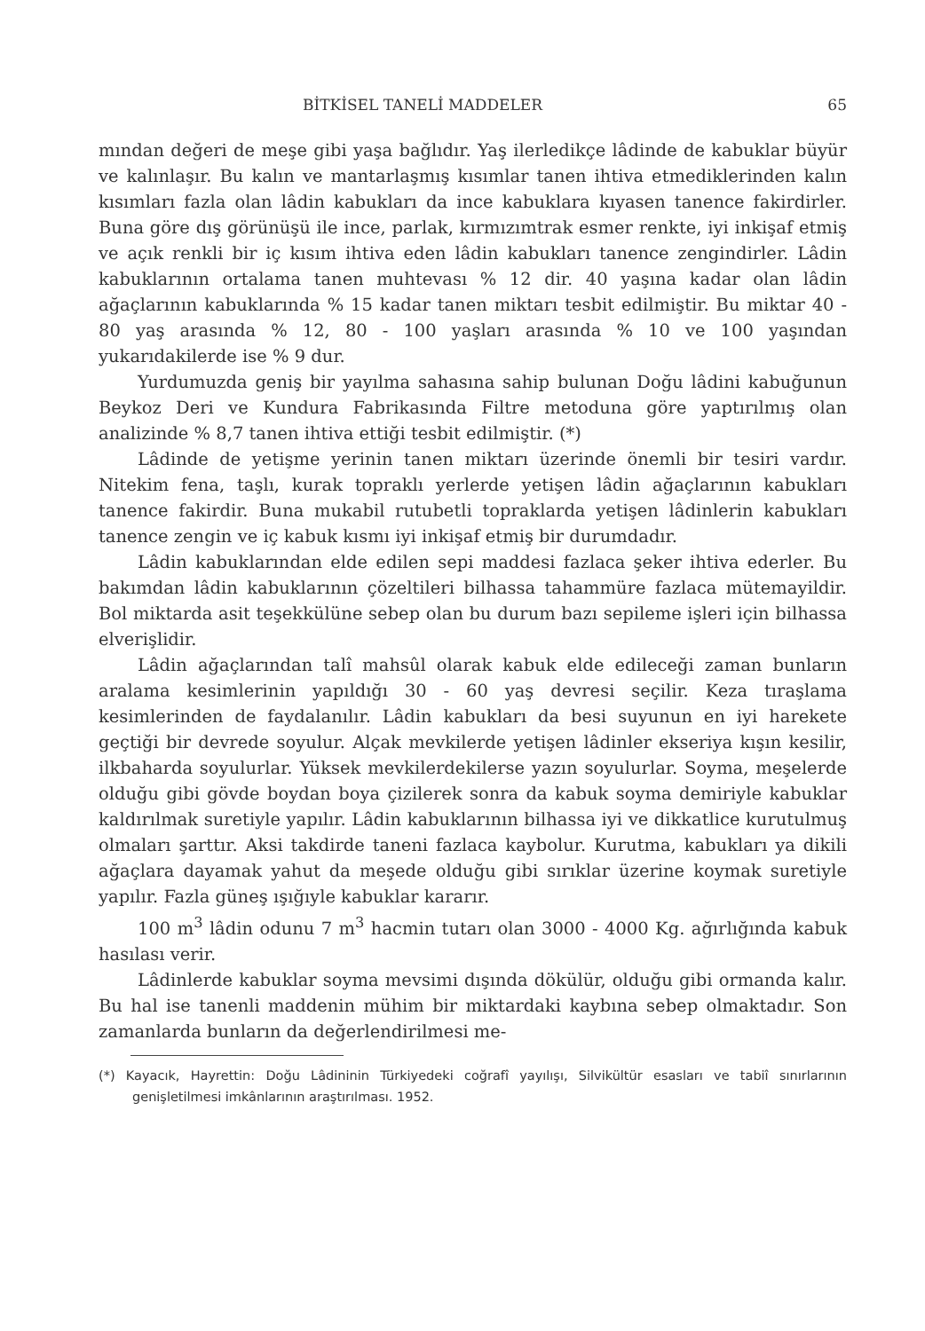BİTKİSEL TANELİ MADDELER 65
mından değeri de meşe gibi yaşa bağlıdır. Yaş ilerledikçe lâdinde de kabuklar büyür ve kalınlaşır. Bu kalın ve mantarlaşmış kısımlar tanen ihtiva etmediklerinden kalın kısımları fazla olan lâdin kabukları da ince kabuklara kıyasen tanence fakirdirler. Buna göre dış görünüşü ile ince, parlak, kırmızımtrak esmer renkte, iyi inkişaf etmiş ve açık renkli bir iç kısım ihtiva eden lâdin kabukları tanence zengindirler. Lâdin kabuklarının ortalama tanen muhtevası % 12 dir. 40 yaşına kadar olan lâdin ağaçlarının kabuklarında % 15 kadar tanen miktarı tesbit edilmiştir. Bu miktar 40 - 80 yaş arasında % 12, 80 - 100 yaşları arasında % 10 ve 100 yaşından yukarıdakilerde ise % 9 dur.
Yurdumuzda geniş bir yayılma sahasına sahip bulunan Doğu lâdini kabuğunun Beykoz Deri ve Kundura Fabrikasında Filtre metoduna göre yaptırılmış olan analizinde % 8,7 tanen ihtiva ettiği tesbit edilmiştir. (*)
Lâdinde de yetişme yerinin tanen miktarı üzerinde önemli bir tesiri vardır. Nitekim fena, taşlı, kurak topraklı yerlerde yetişen lâdin ağaçlarının kabukları tanence fakirdir. Buna mukabil rutubetli topraklarda yetişen lâdinlerin kabukları tanence zengin ve iç kabuk kısmı iyi inkişaf etmiş bir durumdadır.
Lâdin kabuklarından elde edilen sepi maddesi fazlaca şeker ihtiva ederler. Bu bakımdan lâdin kabuklarının çözeltileri bilhassa tahammüre fazlaca mütemayildir. Bol miktarda asit teşekkülüne sebep olan bu durum bazı sepileme işleri için bilhassa elverişlidir.
Lâdin ağaçlarından talî mahsûl olarak kabuk elde edileceği zaman bunların aralama kesimlerinin yapıldığı 30 - 60 yaş devresi seçilir. Keza tıraşlama kesimlerinden de faydalanılır. Lâdin kabukları da besi suyunun en iyi harekete geçtiği bir devrede soyulur. Alçak mevkilerde yetişen lâdinler ekseriya kışın kesilir, ilkbaharda soyulurlar. Yüksek mevkilerdekilerse yazın soyulurlar. Soyma, meşelerde olduğu gibi gövde boydan boya çizilerek sonra da kabuk soyma demiriyle kabuklar kaldırılmak suretiyle yapılır. Lâdin kabuklarının bilhassa iyi ve dikkatlice kurutulmuş olmaları şarttır. Aksi takdirde taneni fazlaca kaybolur. Kurutma, kabukları ya dikili ağaçlara dayamak yahut da meşede olduğu gibi sırıklar üzerine koymak suretiyle yapılır. Fazla güneş ışığıyle kabuklar kararır.
100 m<sup>3</sup> lâdin odunu 7 m<sup>3</sup> hacmin tutarı olan 3000 - 4000 Kg. ağırlığında kabuk hasılası verir.
Lâdinlerde kabuklar soyma mevsimi dışında dökülür, olduğu gibi ormanda kalır. Bu hal ise tanenli maddenin mühim bir miktardaki kaybına sebep olmaktadır. Son zamanlarda bunların da değerlendirilmesi me-
(*) Kayacık, Hayrettin: Doğu Lâdininin Türkiyedeki coğrafî yayılışı, Silvikültür esasları ve tabiî sınırlarının genişletilmesi imkânlarının araştırılması. 1952.